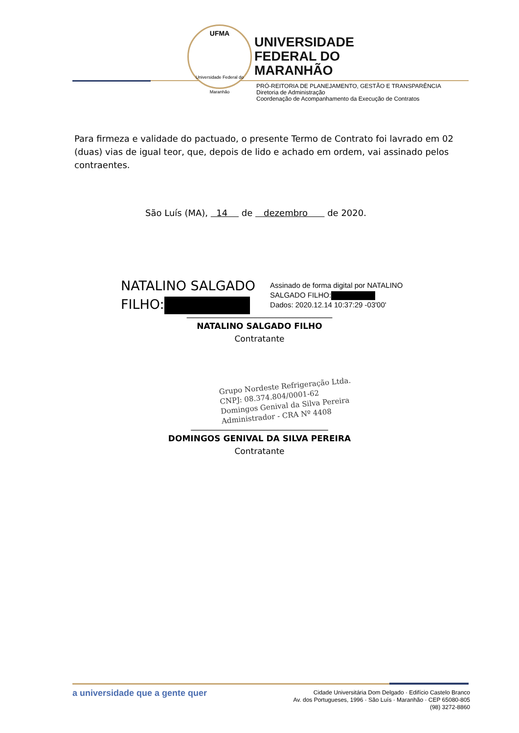UFMA
Universidade Federal do Maranhão
UNIVERSIDADE
FEDERAL DO
MARANHÃO
PRÓ-REITORIA DE PLANEJAMENTO, GESTÃO E TRANSPARÊNCIA
Diretoria de Administração
Coordenação de Acompanhamento da Execução de Contratos
Para firmeza e validade do pactuado, o presente Termo de Contrato foi lavrado em 02 (duas) vias de igual teor, que, depois de lido e achado em ordem, vai assinado pelos contraentes.
São Luís (MA), 14 de dezembro de 2020.
NATALINO SALGADO
FILHO:
Assinado de forma digital por NATALINO
SALGADO FILHO:
Dados: 2020.12.14 10:37:29 -03'00'
___________________________________
NATALINO SALGADO FILHO
Contratante
Grupo Nordeste Refrigeração Ltda.
CNPJ: 08.374.804/0001-62
Domingos Genival da Silva Pereira
Administrador - CRA Nº 4408
_________________________________
DOMINGOS GENIVAL DA SILVA PEREIRA
Contratante
a universidade que a gente quer
Cidade Universitária Dom Delgado · Edifício Castelo Branco
Av. dos Portugueses, 1996 · São Luís · Maranhão · CEP 65080-805
(98) 3272-8860